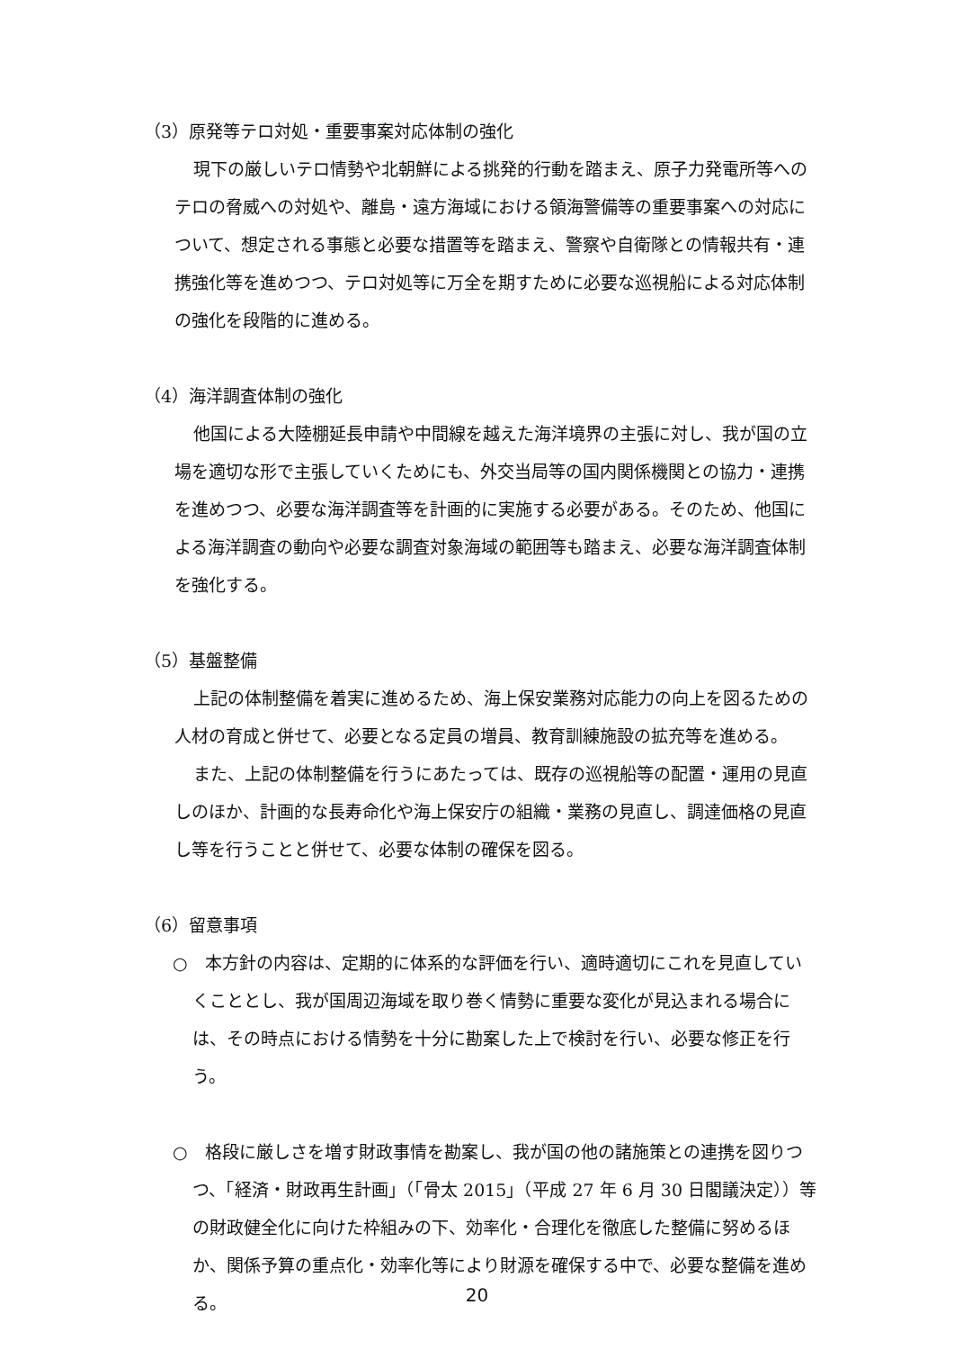（3）原発等テロ対処・重要事案対応体制の強化
現下の厳しいテロ情勢や北朝鮮による挑発的行動を踏まえ、原子力発電所等へのテロの脅威への対処や、離島・遠方海域における領海警備等の重要事案への対応について、想定される事態と必要な措置等を踏まえ、警察や自衛隊との情報共有・連携強化等を進めつつ、テロ対処等に万全を期すために必要な巡視船による対応体制の強化を段階的に進める。
（4）海洋調査体制の強化
他国による大陸棚延長申請や中間線を越えた海洋境界の主張に対し、我が国の立場を適切な形で主張していくためにも、外交当局等の国内関係機関との協力・連携を進めつつ、必要な海洋調査等を計画的に実施する必要がある。そのため、他国による海洋調査の動向や必要な調査対象海域の範囲等も踏まえ、必要な海洋調査体制を強化する。
（5）基盤整備
上記の体制整備を着実に進めるため、海上保安業務対応能力の向上を図るための人材の育成と併せて、必要となる定員の増員、教育訓練施設の拡充等を進める。
また、上記の体制整備を行うにあたっては、既存の巡視船等の配置・運用の見直しのほか、計画的な長寿命化や海上保安庁の組織・業務の見直し、調達価格の見直し等を行うことと併せて、必要な体制の確保を図る。
（6）留意事項
○　本方針の内容は、定期的に体系的な評価を行い、適時適切にこれを見直していくこととし、我が国周辺海域を取り巻く情勢に重要な変化が見込まれる場合には、その時点における情勢を十分に勘案した上で検討を行い、必要な修正を行う。
○　格段に厳しさを増す財政事情を勘案し、我が国の他の諸施策との連携を図りつつ、「経済・財政再生計画」（「骨太 2015」（平成 27 年 6 月 30 日閣議決定））等の財政健全化に向けた枠組みの下、効率化・合理化を徹底した整備に努めるほか、関係予算の重点化・効率化等により財源を確保する中で、必要な整備を進める。
20